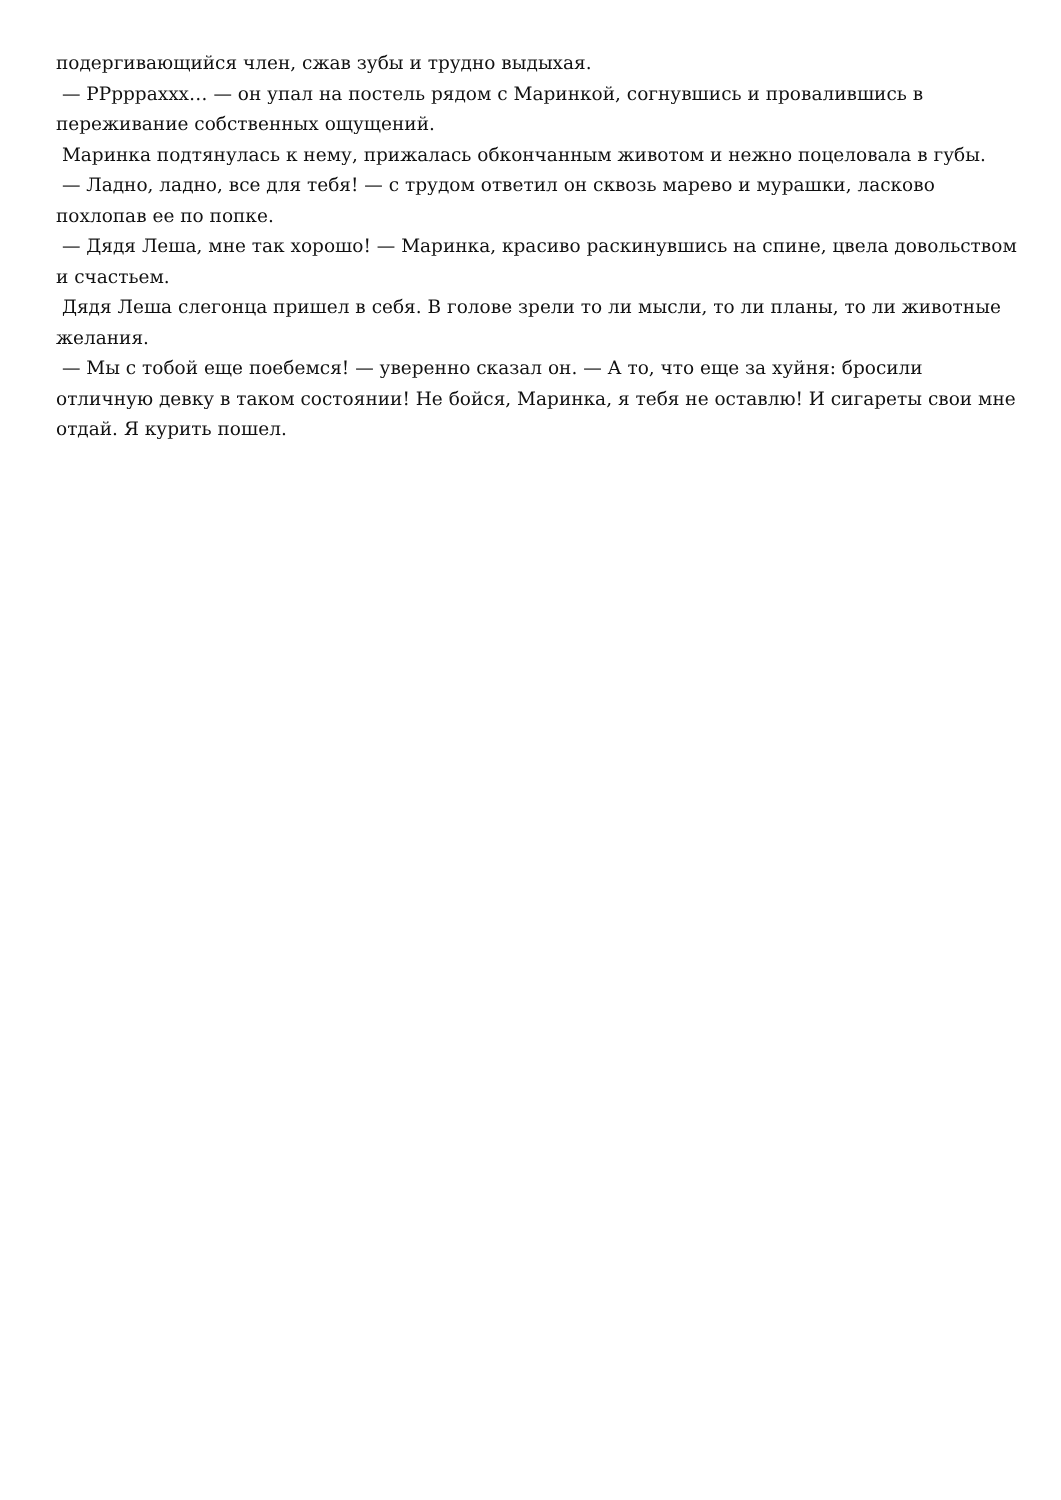подергивающийся член, сжав зубы и трудно выдыхая.
— РРрррахxx… — он упал на постель рядом с Маринкой, согнувшись и провалившись в переживание собственных ощущений.
Маринка подтянулась к нему, прижалась обкончанным животом и нежно поцеловала в губы.
— Ладно, ладно, все для тебя! — с трудом ответил он сквозь марево и мурашки, ласково похлопав ее по попке.
— Дядя Леша, мне так хорошо! — Маринка, красиво раскинувшись на спине, цвела довольством и счастьем.
Дядя Леша слегонца пришел в себя. В голове зрели то ли мысли, то ли планы, то ли животные желания.
— Мы с тобой еще поебемся! — уверенно сказал он. — А то, что еще за хуйня: бросили отличную девку в таком состоянии! Не бойся, Маринка, я тебя не оставлю! И сигареты свои мне отдай. Я курить пошел.